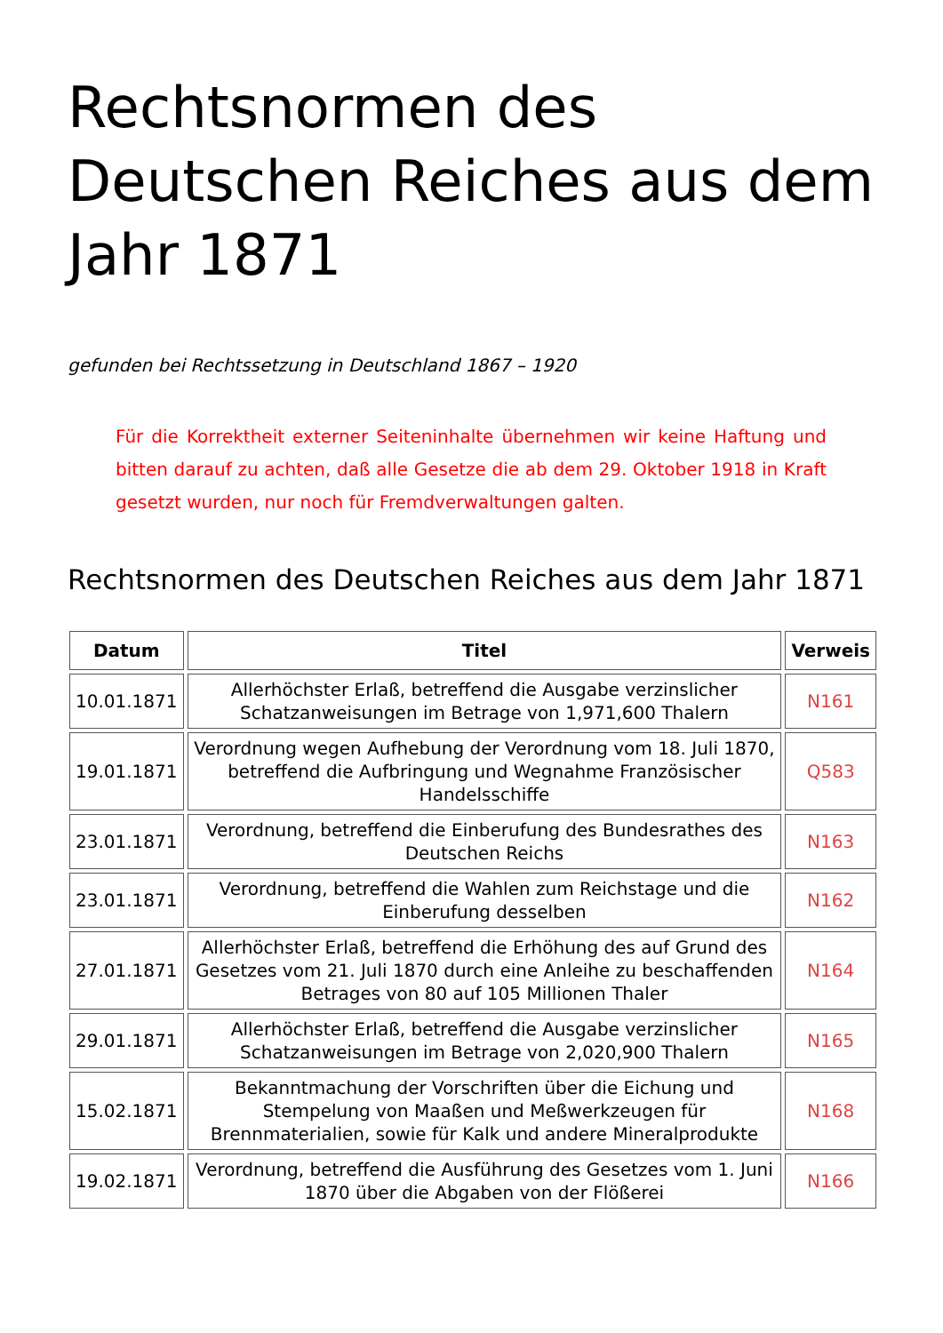Rechtsnormen des Deutschen Reiches aus dem Jahr 1871
gefunden bei Rechtssetzung in Deutschland 1867 – 1920
Für die Korrektheit externer Seiteninhalte übernehmen wir keine Haftung und bitten darauf zu achten, daß alle Gesetze die ab dem 29. Oktober 1918 in Kraft gesetzt wurden, nur noch für Fremdverwaltungen galten.
Rechtsnormen des Deutschen Reiches aus dem Jahr 1871
| Datum | Titel | Verweis |
| --- | --- | --- |
| 10.01.1871 | Allerhöchster Erlaß, betreffend die Ausgabe verzinslicher Schatzanweisungen im Betrage von 1,971,600 Thalern | N161 |
| 19.01.1871 | Verordnung wegen Aufhebung der Verordnung vom 18. Juli 1870, betreffend die Aufbringung und Wegnahme Französischer Handelsschiffe | Q583 |
| 23.01.1871 | Verordnung, betreffend die Einberufung des Bundesrathes des Deutschen Reichs | N163 |
| 23.01.1871 | Verordnung, betreffend die Wahlen zum Reichstage und die Einberufung desselben | N162 |
| 27.01.1871 | Allerhöchster Erlaß, betreffend die Erhöhung des auf Grund des Gesetzes vom 21. Juli 1870 durch eine Anleihe zu beschaffenden Betrages von 80 auf 105 Millionen Thaler | N164 |
| 29.01.1871 | Allerhöchster Erlaß, betreffend die Ausgabe verzinslicher Schatzanweisungen im Betrage von 2,020,900 Thalern | N165 |
| 15.02.1871 | Bekanntmachung der Vorschriften über die Eichung und Stempelung von Maaßen und Meßwerkzeugen für Brennmaterialien, sowie für Kalk und andere Mineralprodukte | N168 |
| 19.02.1871 | Verordnung, betreffend die Ausführung des Gesetzes vom 1. Juni 1870 über die Abgaben von der Flößerei | N166 |